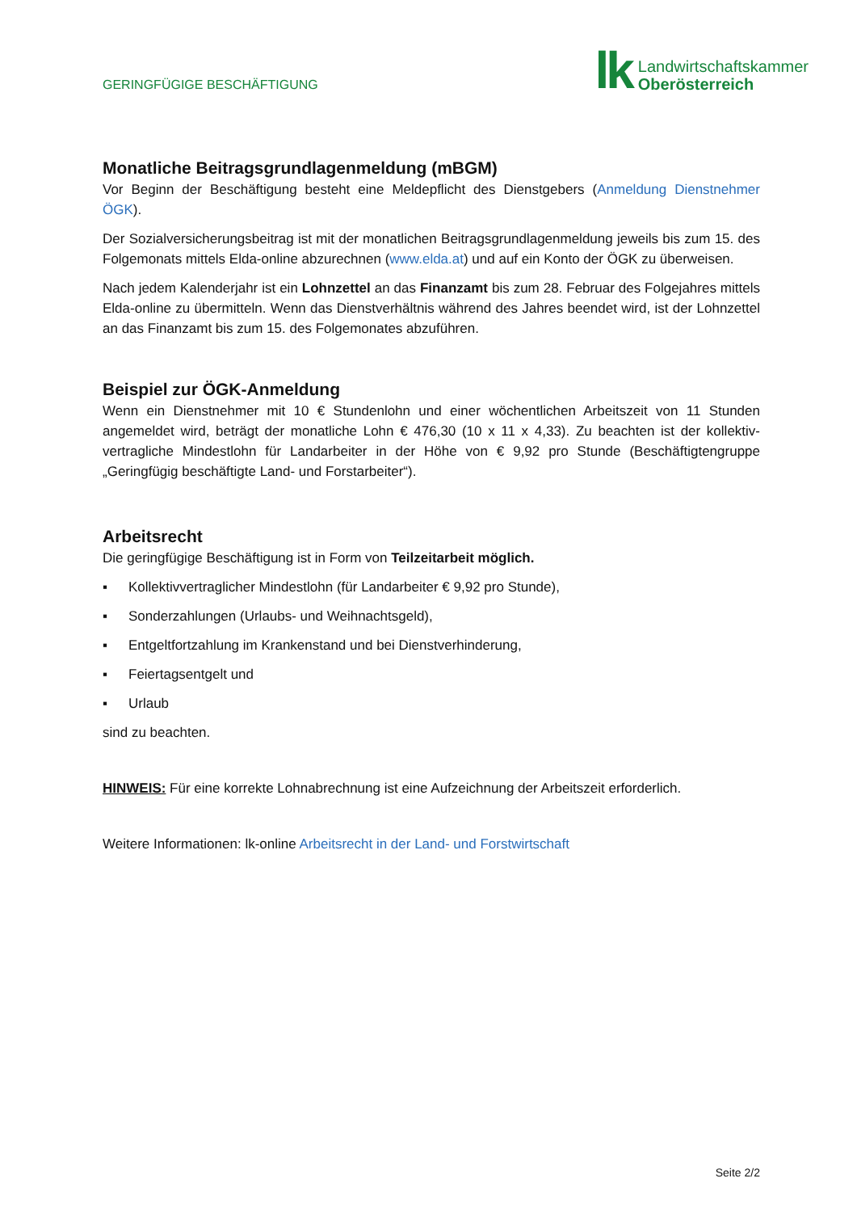GERINGFÜGIGE BESCHÄFTIGUNG
lk
Landwirtschaftskammer
Oberösterreich
Monatliche Beitragsgrundlagenmeldung (mBGM)
Vor Beginn der Beschäftigung besteht eine Meldepflicht des Dienstgebers (Anmeldung Dienstnehmer ÖGK).
Der Sozialversicherungsbeitrag ist mit der monatlichen Beitragsgrundlagenmeldung jeweils bis zum 15. des Folgemonats mittels Elda-online abzurechnen (www.elda.at) und auf ein Konto der ÖGK zu überweisen.
Nach jedem Kalenderjahr ist ein Lohnzettel an das Finanzamt bis zum 28. Februar des Folgejahres mittels Elda-online zu übermitteln. Wenn das Dienstverhältnis während des Jahres beendet wird, ist der Lohnzettel an das Finanzamt bis zum 15. des Folgemonates abzuführen.
Beispiel zur ÖGK-Anmeldung
Wenn ein Dienstnehmer mit 10 € Stundenlohn und einer wöchentlichen Arbeitszeit von 11 Stunden angemeldet wird, beträgt der monatliche Lohn € 476,30 (10 x 11 x 4,33). Zu beachten ist der kollektiv-vertragliche Mindestlohn für Landarbeiter in der Höhe von € 9,92 pro Stunde (Beschäftigtengruppe „Geringfügig beschäftigte Land- und Forstarbeiter“).
Arbeitsrecht
Die geringfügige Beschäftigung ist in Form von Teilzeitarbeit möglich.
▪ Kollektivvertraglicher Mindestlohn (für Landarbeiter € 9,92 pro Stunde),
▪ Sonderzahlungen (Urlaubs- und Weihnachtsgeld),
▪ Entgeltfortzahlung im Krankenstand und bei Dienstverhinderung,
▪ Feiertagsentgelt und
▪ Urlaub
sind zu beachten.
HINWEIS: Für eine korrekte Lohnabrechnung ist eine Aufzeichnung der Arbeitszeit erforderlich.
Weitere Informationen: lk-online Arbeitsrecht in der Land- und Forstwirtschaft
Seite 2/2